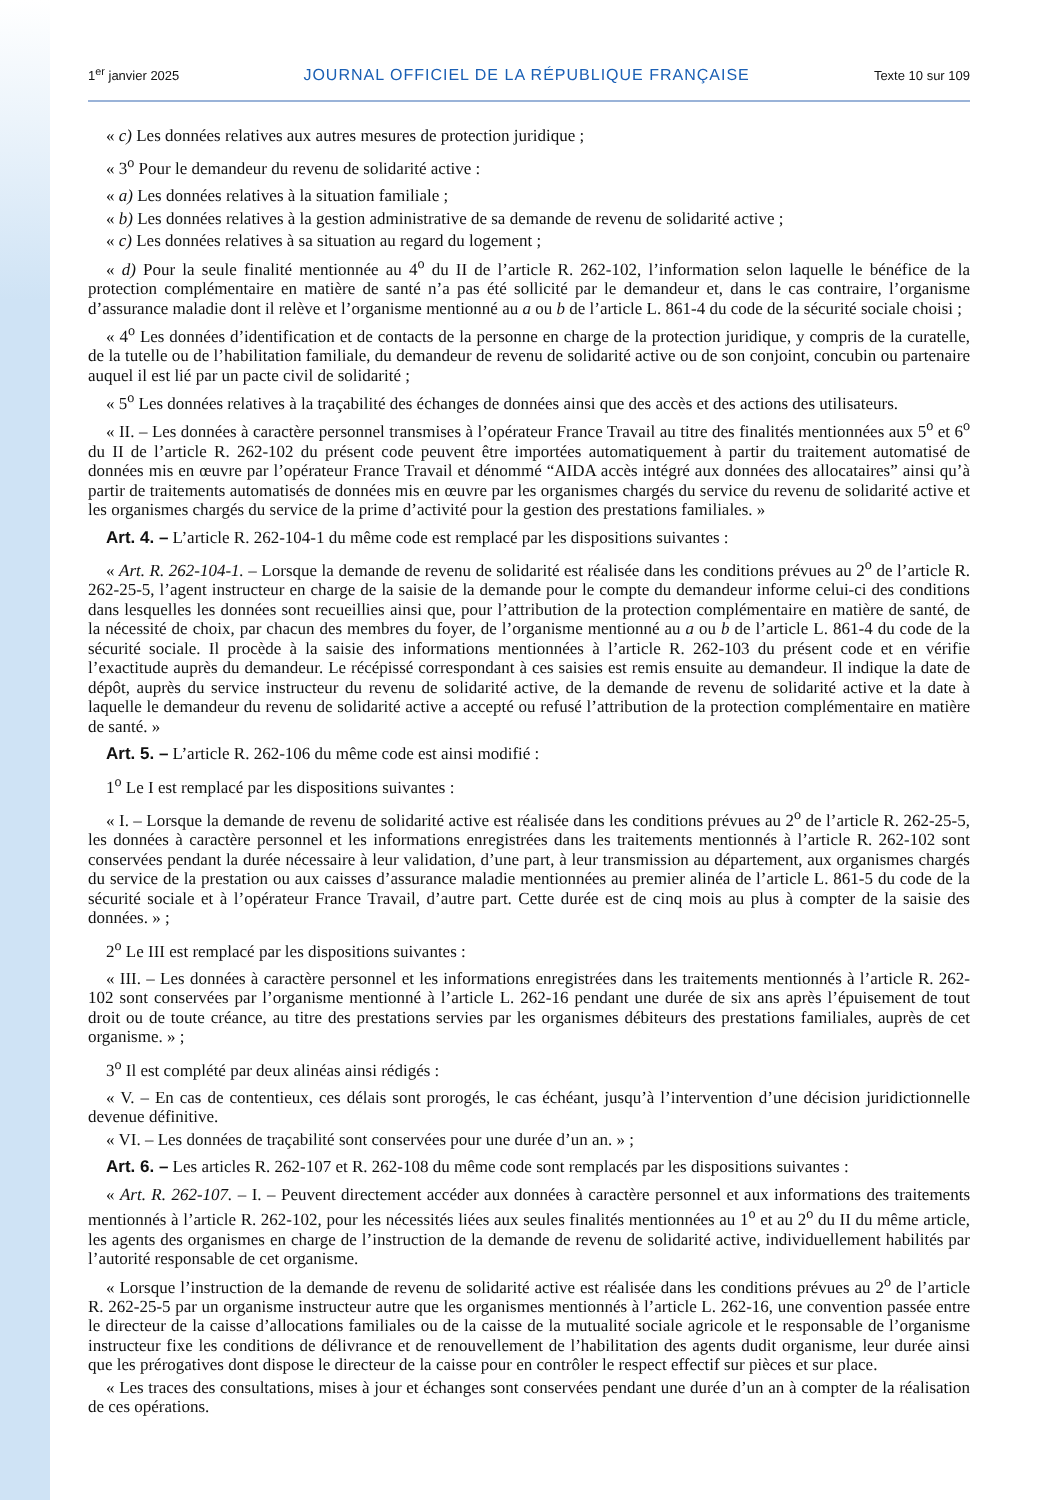1<sup>er</sup> janvier 2025 JOURNAL OFFICIEL DE LA RÉPUBLIQUE FRANÇAISE Texte 10 sur 109
« c) Les données relatives aux autres mesures de protection juridique ;
« 3<sup>o</sup> Pour le demandeur du revenu de solidarité active :
« a) Les données relatives à la situation familiale ;
« b) Les données relatives à la gestion administrative de sa demande de revenu de solidarité active ;
« c) Les données relatives à sa situation au regard du logement ;
« d) Pour la seule finalité mentionnée au 4<sup>o</sup> du II de l’article R. 262-102, l’information selon laquelle le bénéfice de la protection complémentaire en matière de santé n’a pas été sollicité par le demandeur et, dans le cas contraire, l’organisme d’assurance maladie dont il relève et l’organisme mentionné au a ou b de l’article L. 861-4 du code de la sécurité sociale choisi ;
« 4<sup>o</sup> Les données d’identification et de contacts de la personne en charge de la protection juridique, y compris de la curatelle, de la tutelle ou de l’habilitation familiale, du demandeur de revenu de solidarité active ou de son conjoint, concubin ou partenaire auquel il est lié par un pacte civil de solidarité ;
« 5<sup>o</sup> Les données relatives à la traçabilité des échanges de données ainsi que des accès et des actions des utilisateurs.
« II. – Les données à caractère personnel transmises à l’opérateur France Travail au titre des finalités mentionnées aux 5<sup>o</sup> et 6<sup>o</sup> du II de l’article R. 262-102 du présent code peuvent être importées automatiquement à partir du traitement automatisé de données mis en œuvre par l’opérateur France Travail et dénommé “AIDA accès intégré aux données des allocataires” ainsi qu’à partir de traitements automatisés de données mis en œuvre par les organismes chargés du service du revenu de solidarité active et les organismes chargés du service de la prime d’activité pour la gestion des prestations familiales. »
Art. 4. – L’article R. 262-104-1 du même code est remplacé par les dispositions suivantes :
« Art. R. 262-104-1. – Lorsque la demande de revenu de solidarité est réalisée dans les conditions prévues au 2<sup>o</sup> de l’article R. 262-25-5, l’agent instructeur en charge de la saisie de la demande pour le compte du demandeur informe celui-ci des conditions dans lesquelles les données sont recueillies ainsi que, pour l’attribution de la protection complémentaire en matière de santé, de la nécessité de choix, par chacun des membres du foyer, de l’organisme mentionné au a ou b de l’article L. 861-4 du code de la sécurité sociale. Il procède à la saisie des informations mentionnées à l’article R. 262-103 du présent code et en vérifie l’exactitude auprès du demandeur. Le récépissé correspondant à ces saisies est remis ensuite au demandeur. Il indique la date de dépôt, auprès du service instructeur du revenu de solidarité active, de la demande de revenu de solidarité active et la date à laquelle le demandeur du revenu de solidarité active a accepté ou refusé l’attribution de la protection complémentaire en matière de santé. »
Art. 5. – L’article R. 262-106 du même code est ainsi modifié :
1<sup>o</sup> Le I est remplacé par les dispositions suivantes :
« I. – Lorsque la demande de revenu de solidarité active est réalisée dans les conditions prévues au 2<sup>o</sup> de l’article R. 262-25-5, les données à caractère personnel et les informations enregistrées dans les traitements mentionnés à l’article R. 262-102 sont conservées pendant la durée nécessaire à leur validation, d’une part, à leur transmission au département, aux organismes chargés du service de la prestation ou aux caisses d’assurance maladie mentionnées au premier alinéa de l’article L. 861-5 du code de la sécurité sociale et à l’opérateur France Travail, d’autre part. Cette durée est de cinq mois au plus à compter de la saisie des données. » ;
2<sup>o</sup> Le III est remplacé par les dispositions suivantes :
« III. – Les données à caractère personnel et les informations enregistrées dans les traitements mentionnés à l’article R. 262-102 sont conservées par l’organisme mentionné à l’article L. 262-16 pendant une durée de six ans après l’épuisement de tout droit ou de toute créance, au titre des prestations servies par les organismes débiteurs des prestations familiales, auprès de cet organisme. » ;
3<sup>o</sup> Il est complété par deux alinéas ainsi rédigés :
« V. – En cas de contentieux, ces délais sont prorogés, le cas échéant, jusqu’à l’intervention d’une décision juridictionnelle devenue définitive.
« VI. – Les données de traçabilité sont conservées pour une durée d’un an. » ;
Art. 6. – Les articles R. 262-107 et R. 262-108 du même code sont remplacés par les dispositions suivantes :
« Art. R. 262-107. – I. – Peuvent directement accéder aux données à caractère personnel et aux informations des traitements mentionnés à l’article R. 262-102, pour les nécessités liées aux seules finalités mentionnées au 1<sup>o</sup> et au 2<sup>o</sup> du II du même article, les agents des organismes en charge de l’instruction de la demande de revenu de solidarité active, individuellement habilités par l’autorité responsable de cet organisme.
« Lorsque l’instruction de la demande de revenu de solidarité active est réalisée dans les conditions prévues au 2<sup>o</sup> de l’article R. 262-25-5 par un organisme instructeur autre que les organismes mentionnés à l’article L. 262-16, une convention passée entre le directeur de la caisse d’allocations familiales ou de la caisse de la mutualité sociale agricole et le responsable de l’organisme instructeur fixe les conditions de délivrance et de renouvellement de l’habilitation des agents dudit organisme, leur durée ainsi que les prérogatives dont dispose le directeur de la caisse pour en contrôler le respect effectif sur pièces et sur place.
« Les traces des consultations, mises à jour et échanges sont conservées pendant une durée d’un an à compter de la réalisation de ces opérations.